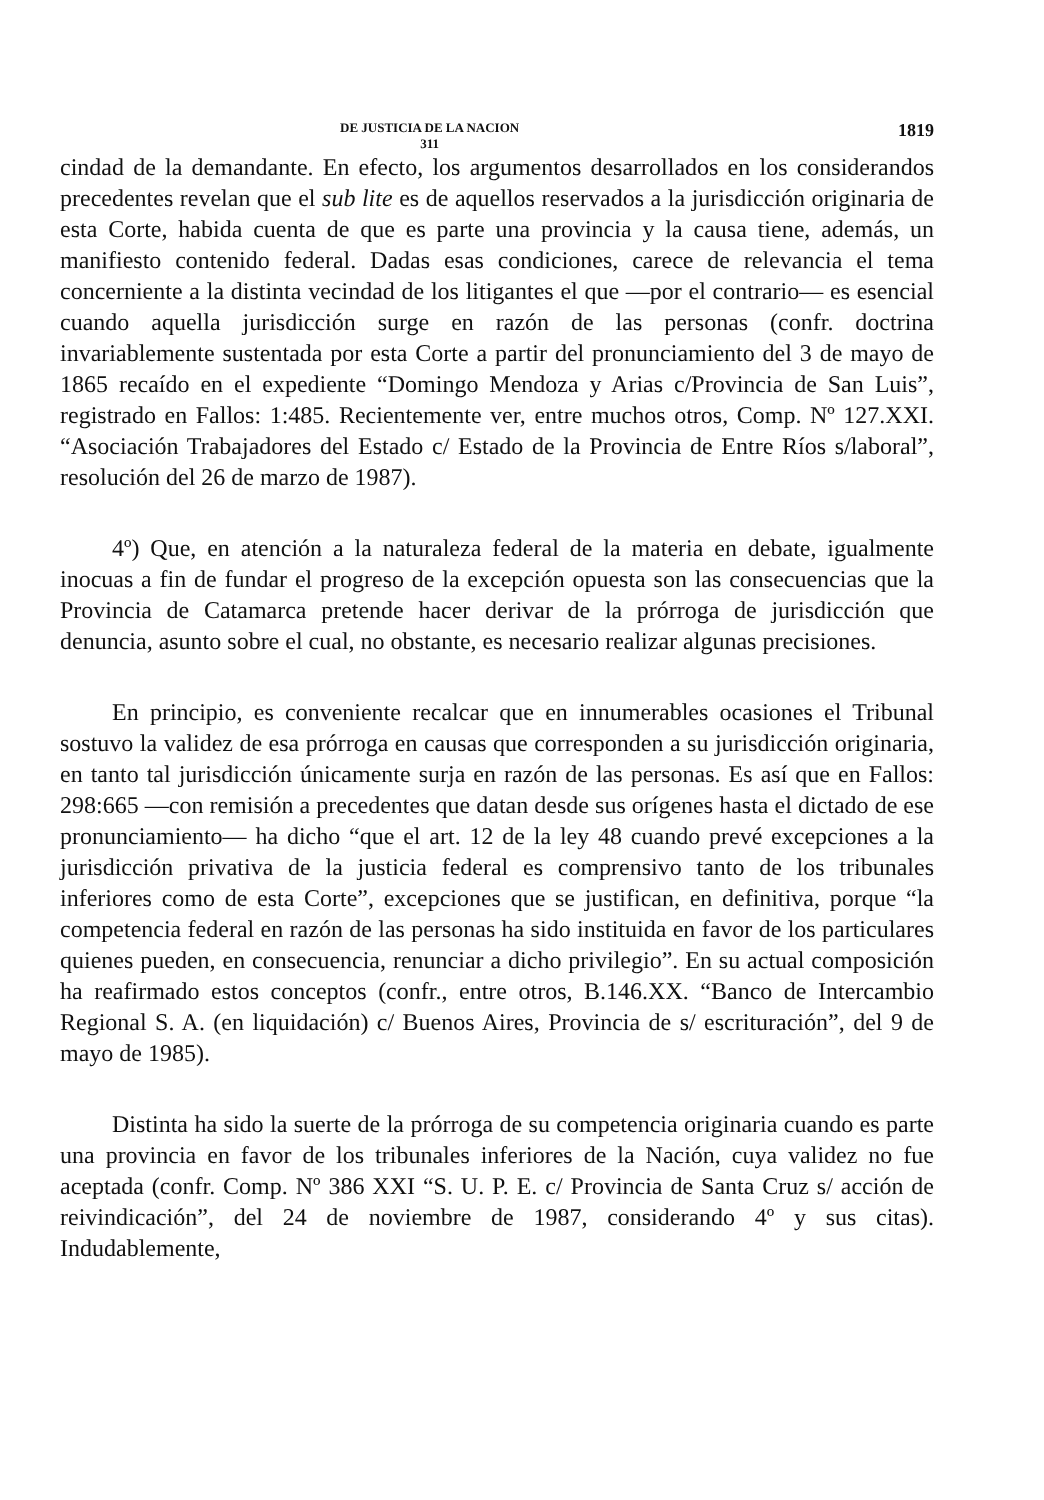DE JUSTICIA DE LA NACION
311
1819
cindad de la demandante. En efecto, los argumentos desarrollados en los considerandos precedentes revelan que el sub lite es de aquellos reservados a la jurisdicción originaria de esta Corte, habida cuenta de que es parte una provincia y la causa tiene, además, un manifiesto contenido federal. Dadas esas condiciones, carece de relevancia el tema concerniente a la distinta vecindad de los litigantes el que —por el contrario— es esencial cuando aquella jurisdicción surge en razón de las personas (confr. doctrina invariablemente sustentada por esta Corte a partir del pronunciamiento del 3 de mayo de 1865 recaído en el expediente “Domingo Mendoza y Arias c/Provincia de San Luis”, registrado en Fallos: 1:485. Recientemente ver, entre muchos otros, Comp. Nº 127.XXI. “Asociación Trabajadores del Estado c/ Estado de la Provincia de Entre Ríos s/laboral”, resolución del 26 de marzo de 1987).
4º) Que, en atención a la naturaleza federal de la materia en debate, igualmente inocuas a fin de fundar el progreso de la excepción opuesta son las consecuencias que la Provincia de Catamarca pretende hacer derivar de la prórroga de jurisdicción que denuncia, asunto sobre el cual, no obstante, es necesario realizar algunas precisiones.
En principio, es conveniente recalcar que en innumerables ocasiones el Tribunal sostuvo la validez de esa prórroga en causas que corresponden a su jurisdicción originaria, en tanto tal jurisdicción únicamente surja en razón de las personas. Es así que en Fallos: 298:665 —con remisión a precedentes que datan desde sus orígenes hasta el dictado de ese pronunciamiento— ha dicho “que el art. 12 de la ley 48 cuando prevé excepciones a la jurisdicción privativa de la justicia federal es comprensivo tanto de los tribunales inferiores como de esta Corte”, excepciones que se justifican, en definitiva, porque “la competencia federal en razón de las personas ha sido instituida en favor de los particulares quienes pueden, en consecuencia, renunciar a dicho privilegio”. En su actual composición ha reafirmado estos conceptos (confr., entre otros, B.146.XX. “Banco de Intercambio Regional S. A. (en liquidación) c/ Buenos Aires, Provincia de s/ escrituración”, del 9 de mayo de 1985).
Distinta ha sido la suerte de la prórroga de su competencia originaria cuando es parte una provincia en favor de los tribunales inferiores de la Nación, cuya validez no fue aceptada (confr. Comp. Nº 386 XXI “S. U. P. E. c/ Provincia de Santa Cruz s/ acción de reivindicación”, del 24 de noviembre de 1987, considerando 4º y sus citas). Indudablemente,